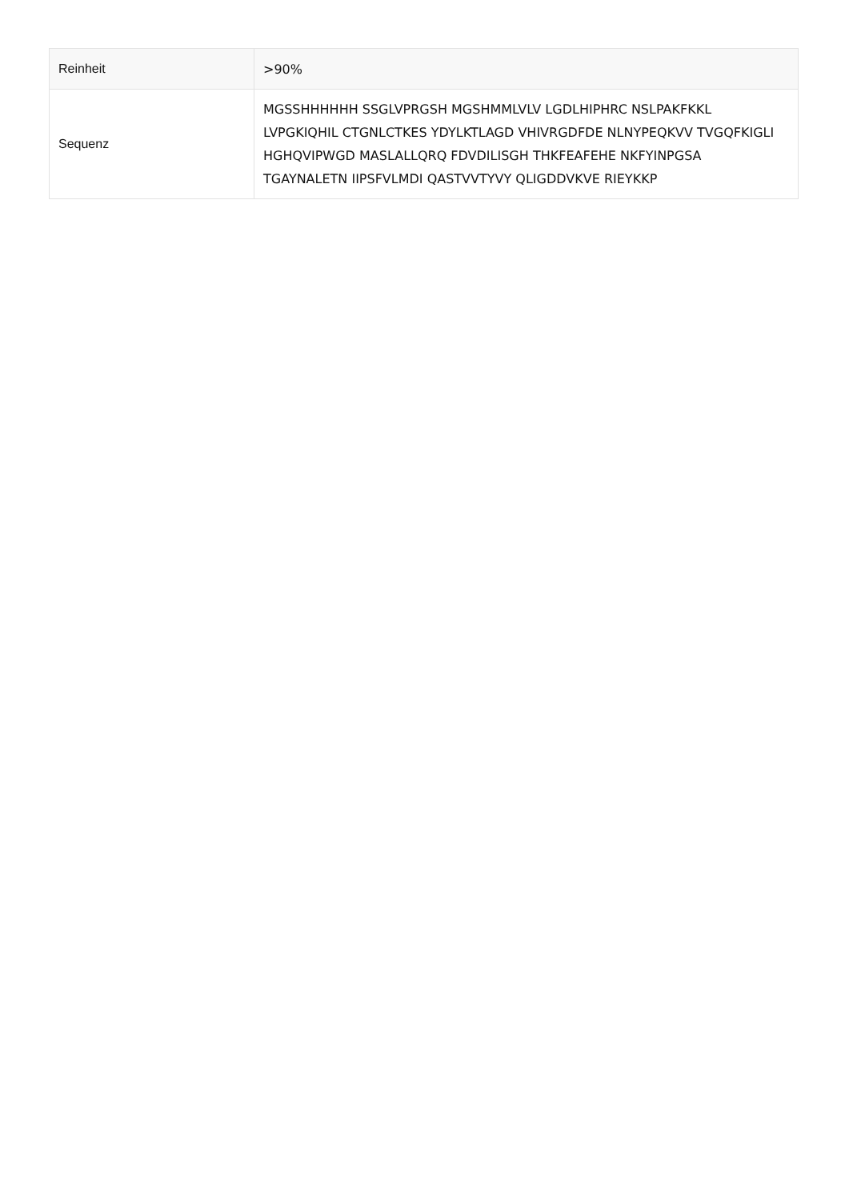| Reinheit | >90% |
| Sequenz | MGSSHHHHHH SSGLVPRGSH MGSHMMLVLV LGDLHIPHRC NSLPAKFKKL LVPGKIQHIL CTGNLCTKES YDYLKTLAGD VHIVRGDFDE NLNYPEQKVV TVGQFKIGLI HGHQVIPWGD MASLALLQRQ FDVDILISGH THKFEAFEHE NKFYINPGSA TGAYNALETN IIPSFVLMDI QASTVVTYVY QLIGDDVKVE RIEYKKP |